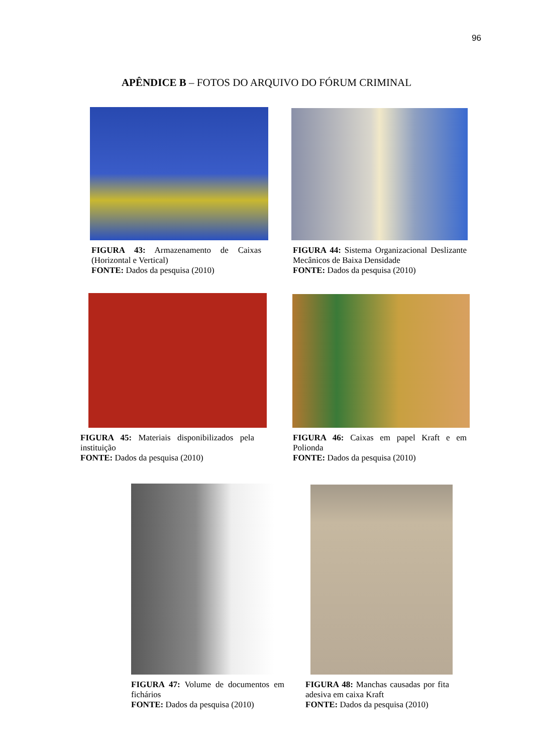96
APÊNDICE B – FOTOS DO ARQUIVO DO FÓRUM CRIMINAL
FIGURA 43: Armazenamento de Caixas (Horizontal e Vertical)
FONTE: Dados da pesquisa (2010)
FIGURA 44: Sistema Organizacional Deslizante Mecânicos de Baixa Densidade
FONTE: Dados da pesquisa (2010)
FIGURA 45: Materiais disponibilizados pela instituição
FONTE: Dados da pesquisa (2010)
FIGURA 46: Caixas em papel Kraft e em Polionda
FONTE: Dados da pesquisa (2010)
FIGURA 47: Volume de documentos em fichários
FONTE: Dados da pesquisa (2010)
FIGURA 48: Manchas causadas por fita adesiva em caixa Kraft
FONTE: Dados da pesquisa (2010)